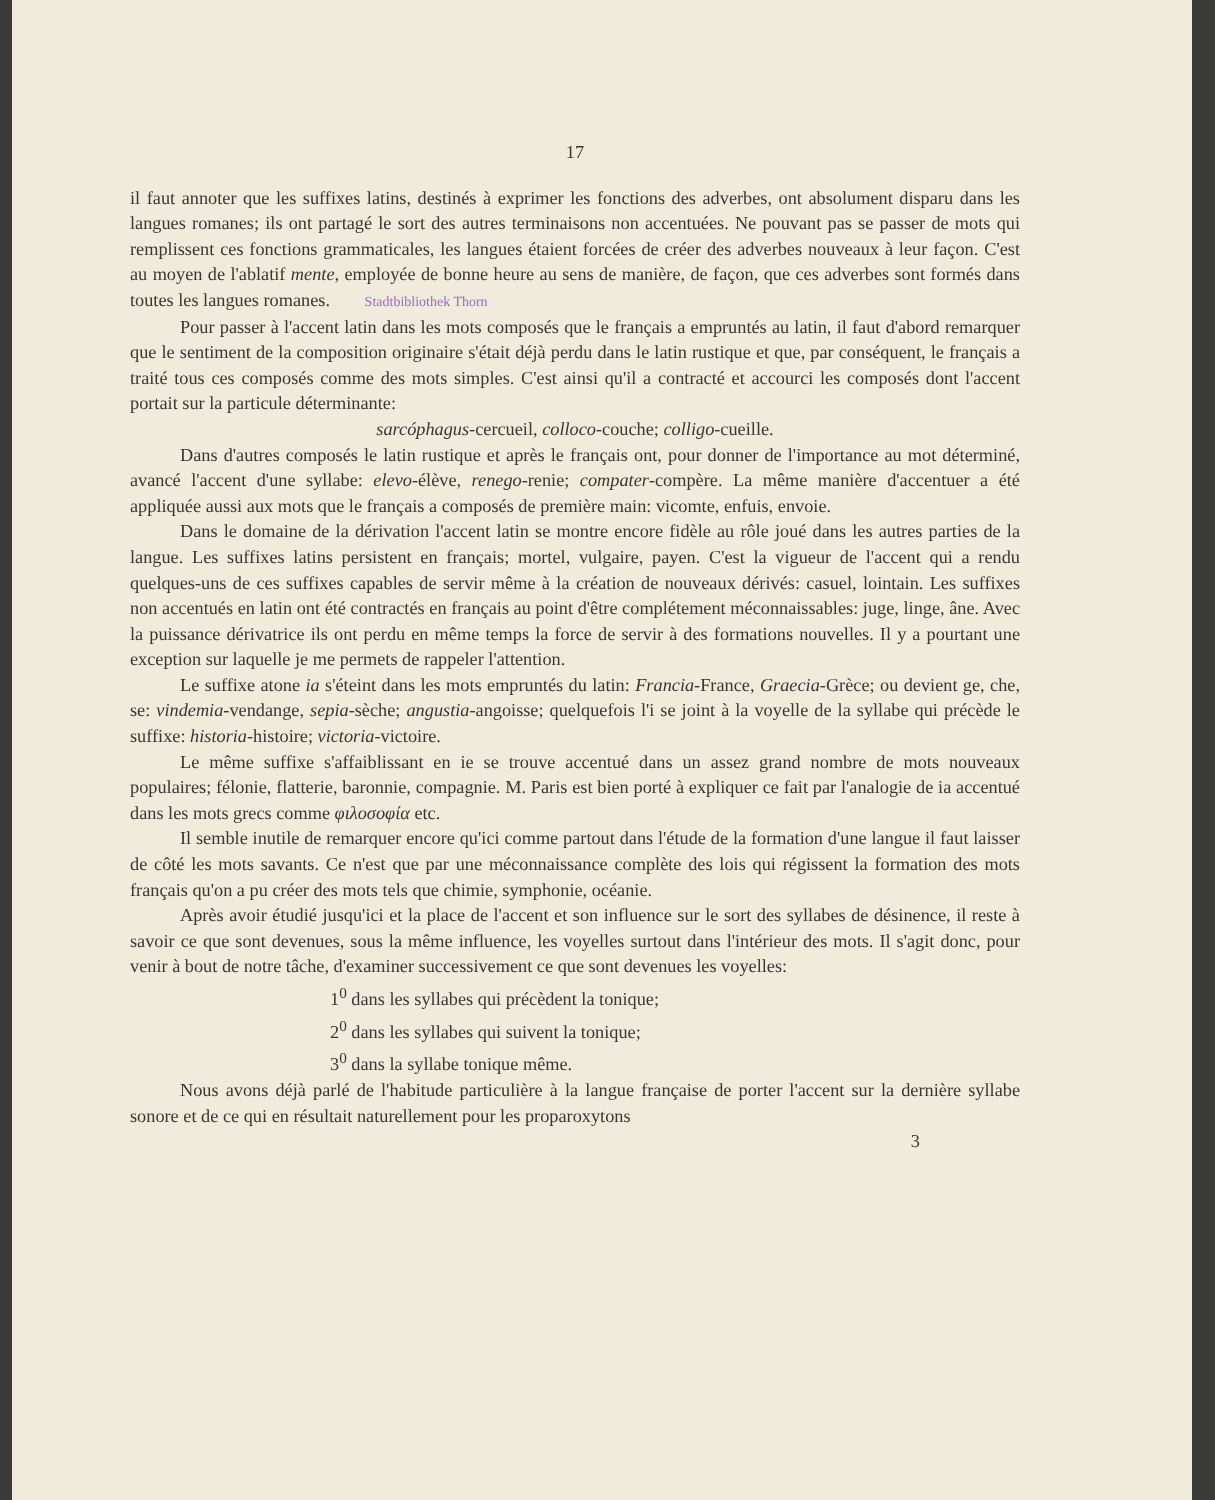17
il faut annoter que les suffixes latins, destinés à exprimer les fonctions des adverbes, ont absolument disparu dans les langues romanes; ils ont partagé le sort des autres terminaisons non accentuées. Ne pouvant pas se passer de mots qui remplissent ces fonctions grammaticales, les langues étaient forcées de créer des adverbes nouveaux à leur façon. C'est au moyen de l'ablatif mente, employée de bonne heure au sens de manière, de façon, que ces adverbes sont formés dans toutes les langues romanes. Stadtbibliothek Thorn
Pour passer à l'accent latin dans les mots composés que le français a empruntés au latin, il faut d'abord remarquer que le sentiment de la composition originaire s'était déjà perdu dans le latin rustique et que, par conséquent, le français a traité tous ces composés comme des mots simples. C'est ainsi qu'il a contracté et accourci les composés dont l'accent portait sur la particule déterminante:
sarcóphagus-cercueil, colloco-couche; colligo-cueille.
Dans d'autres composés le latin rustique et après le français ont, pour donner de l'importance au mot déterminé, avancé l'accent d'une syllabe: elevo-élève, renego-renie; compater-compère. La même manière d'accentuer a été appliquée aussi aux mots que le français a composés de première main: vicomte, enfuis, envoie.
Dans le domaine de la dérivation l'accent latin se montre encore fidèle au rôle joué dans les autres parties de la langue. Les suffixes latins persistent en français; mortel, vulgaire, payen. C'est la vigueur de l'accent qui a rendu quelques-uns de ces suffixes capables de servir même à la création de nouveaux dérivés: casuel, lointain. Les suffixes non accentués en latin ont été contractés en français au point d'être complétement méconnaissables: juge, linge, âne. Avec la puissance dérivatrice ils ont perdu en même temps la force de servir à des formations nouvelles. Il y a pourtant une exception sur laquelle je me permets de rappeler l'attention.
Le suffixe atone ia s'éteint dans les mots empruntés du latin: Francia-France, Graecia-Grèce; ou devient ge, che, se: vindemia-vendange, sepia-sèche; angustia-angoisse; quelquefois l'i se joint à la voyelle de la syllabe qui précède le suffixe: historia-histoire; victoria-victoire.
Le même suffixe s'affaiblissant en ie se trouve accentué dans un assez grand nombre de mots nouveaux populaires; félonie, flatterie, baronnie, compagnie. M. Paris est bien porté à expliquer ce fait par l'analogie de ia accentué dans les mots grecs comme φιλοσοφία etc.
Il semble inutile de remarquer encore qu'ici comme partout dans l'étude de la formation d'une langue il faut laisser de côté les mots savants. Ce n'est que par une méconnaissance complète des lois qui régissent la formation des mots français qu'on a pu créer des mots tels que chimie, symphonie, océanie.
Après avoir étudié jusqu'ici et la place de l'accent et son influence sur le sort des syllabes de désinence, il reste à savoir ce que sont devenues, sous la même influence, les voyelles surtout dans l'intérieur des mots. Il s'agit donc, pour venir à bout de notre tâche, d'examiner successivement ce que sont devenues les voyelles:
1<sup>0</sup> dans les syllabes qui précèdent la tonique;
2<sup>0</sup> dans les syllabes qui suivent la tonique;
3<sup>0</sup> dans la syllabe tonique même.
Nous avons déjà parlé de l'habitude particulière à la langue française de porter l'accent sur la dernière syllabe sonore et de ce qui en résultait naturellement pour les proparoxytons
3